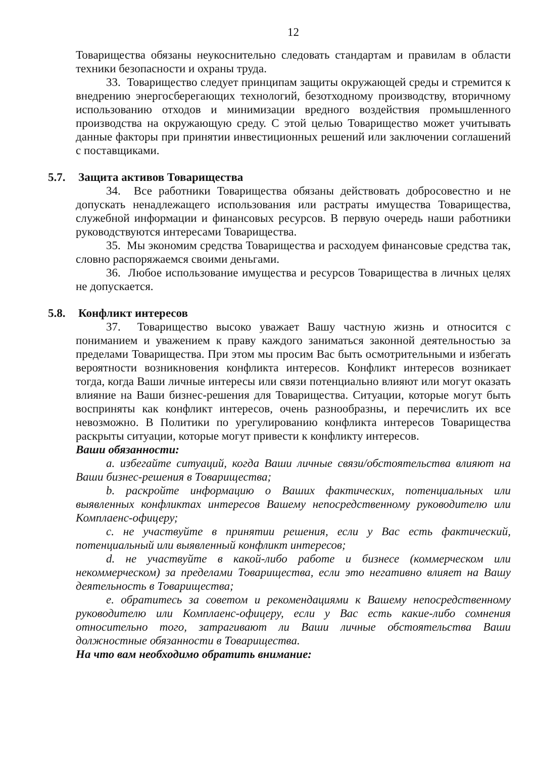12
Товарищества обязаны неукоснительно следовать стандартам и правилам в области техники безопасности и охраны труда.
33. Товарищество следует принципам защиты окружающей среды и стремится к внедрению энергосберегающих технологий, безотходному производству, вторичному использованию отходов и минимизации вредного воздействия промышленного производства на окружающую среду. С этой целью Товарищество может учитывать данные факторы при принятии инвестиционных решений или заключении соглашений с поставщиками.
5.7. Защита активов Товарищества
34. Все работники Товарищества обязаны действовать добросовестно и не допускать ненадлежащего использования или растраты имущества Товарищества, служебной информации и финансовых ресурсов. В первую очередь наши работники руководствуются интересами Товарищества.
35. Мы экономим средства Товарищества и расходуем финансовые средства так, словно распоряжаемся своими деньгами.
36. Любое использование имущества и ресурсов Товарищества в личных целях не допускается.
5.8. Конфликт интересов
37. Товарищество высоко уважает Вашу частную жизнь и относится с пониманием и уважением к праву каждого заниматься законной деятельностью за пределами Товарищества. При этом мы просим Вас быть осмотрительными и избегать вероятности возникновения конфликта интересов. Конфликт интересов возникает тогда, когда Ваши личные интересы или связи потенциально влияют или могут оказать влияние на Ваши бизнес-решения для Товарищества. Ситуации, которые могут быть восприняты как конфликт интересов, очень разнообразны, и перечислить их все невозможно. В Политики по урегулированию конфликта интересов Товарищества раскрыты ситуации, которые могут привести к конфликту интересов.
Ваши обязанности:
a. избегайте ситуаций, когда Ваши личные связи/обстоятельства влияют на Ваши бизнес-решения в Товарищества;
b. раскройте информацию о Ваших фактических, потенциальных или выявленных конфликтах интересов Вашему непосредственному руководителю или Комплаенс-офицеру;
c. не участвуйте в принятии решения, если у Вас есть фактический, потенциальный или выявленный конфликт интересов;
d. не участвуйте в какой-либо работе и бизнесе (коммерческом или некоммерческом) за пределами Товарищества, если это негативно влияет на Вашу деятельность в Товарищества;
e. обратитесь за советом и рекомендациями к Вашему непосредственному руководителю или Комплаенс-офицеру, если у Вас есть какие-либо сомнения относительно того, затрагивают ли Ваши личные обстоятельства Ваши должностные обязанности в Товарищества.
На что вам необходимо обратить внимание: